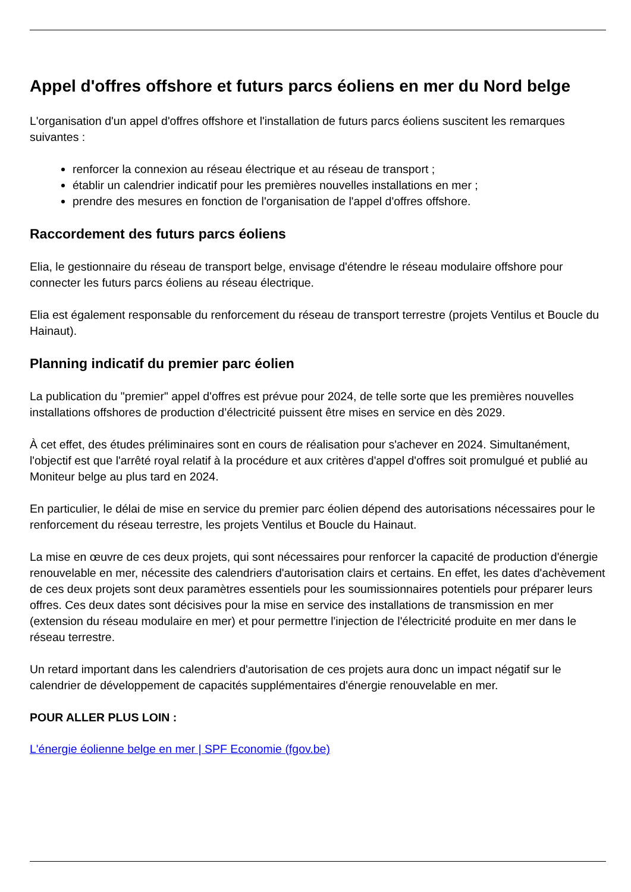Appel d'offres offshore et futurs parcs éoliens en mer du Nord belge
L'organisation d'un appel d'offres offshore et l'installation de futurs parcs éoliens suscitent les remarques suivantes :
renforcer la connexion au réseau électrique et au réseau de transport ;
établir un calendrier indicatif pour les premières nouvelles installations en mer ;
prendre des mesures en fonction de l'organisation de l'appel d'offres offshore.
Raccordement des futurs parcs éoliens
Elia, le gestionnaire du réseau de transport belge, envisage d'étendre le réseau modulaire offshore pour connecter les futurs parcs éoliens au réseau électrique.
Elia est également responsable du renforcement du réseau de transport terrestre (projets Ventilus et Boucle du Hainaut).
Planning indicatif du premier parc éolien
La publication du "premier" appel d'offres est prévue pour 2024, de telle sorte que les premières nouvelles installations offshores de production d’électricité puissent être mises en service en dès 2029.
À cet effet, des études préliminaires sont en cours de réalisation pour s'achever en 2024. Simultanément, l'objectif est que l'arrêté royal relatif à la procédure et aux critères d'appel d'offres soit promulgué et publié au Moniteur belge au plus tard en 2024.
En particulier, le délai de mise en service du premier parc éolien dépend des autorisations nécessaires pour le renforcement du réseau terrestre, les projets Ventilus et Boucle du Hainaut.
La mise en œuvre de ces deux projets, qui sont nécessaires pour renforcer la capacité de production d'énergie renouvelable en mer, nécessite des calendriers d'autorisation clairs et certains. En effet, les dates d'achèvement de ces deux projets sont deux paramètres essentiels pour les soumissionnaires potentiels pour préparer leurs offres. Ces deux dates sont décisives pour la mise en service des installations de transmission en mer (extension du réseau modulaire en mer) et pour permettre l'injection de l'électricité produite en mer dans le réseau terrestre.
Un retard important dans les calendriers d'autorisation de ces projets aura donc un impact négatif sur le calendrier de développement de capacités supplémentaires d'énergie renouvelable en mer.
POUR ALLER PLUS LOIN :
L'énergie éolienne belge en mer | SPF Economie (fgov.be)